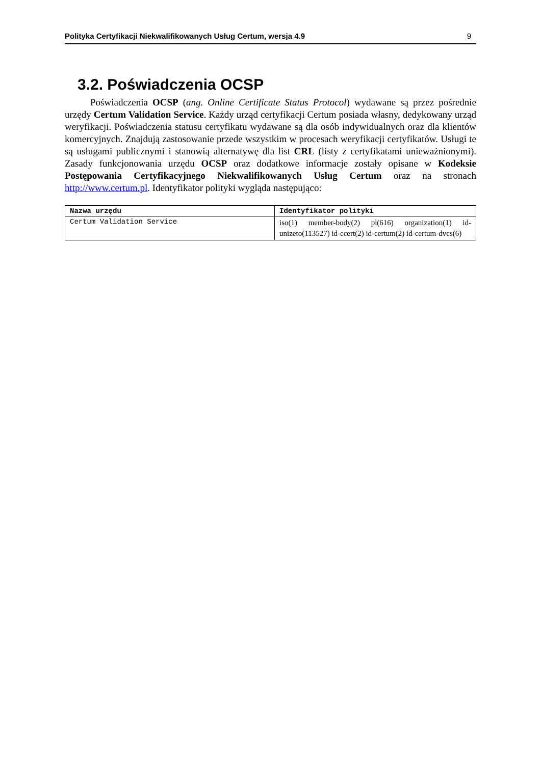Polityka Certyfikacji Niekwalifikowanych Usług Certum, wersja 4.9 9
3.2. Poświadczenia OCSP
Poświadczenia OCSP (ang. Online Certificate Status Protocol) wydawane są przez pośrednie urzędy Certum Validation Service. Każdy urząd certyfikacji Certum posiada własny, dedykowany urząd weryfikacji. Poświadczenia statusu certyfikatu wydawane są dla osób indywidualnych oraz dla klientów komercyjnych. Znajdują zastosowanie przede wszystkim w procesach weryfikacji certyfikatów. Usługi te są usługami publicznymi i stanowią alternatywę dla list CRL (listy z certyfikatami unieważnionymi). Zasady funkcjonowania urzędu OCSP oraz dodatkowe informacje zostały opisane w Kodeksie Postępowania Certyfikacyjnego Niekwalifikowanych Usług Certum oraz na stronach http://www.certum.pl. Identyfikator polityki wygląda następująco:
| Nazwa urzędu | Identyfikator polityki |
| --- | --- |
| Certum Validation Service | iso(1) member-body(2) pl(616) organization(1) id-unizeto(113527) id-ccert(2) id-certum(2) id-certum-dvcs(6) |